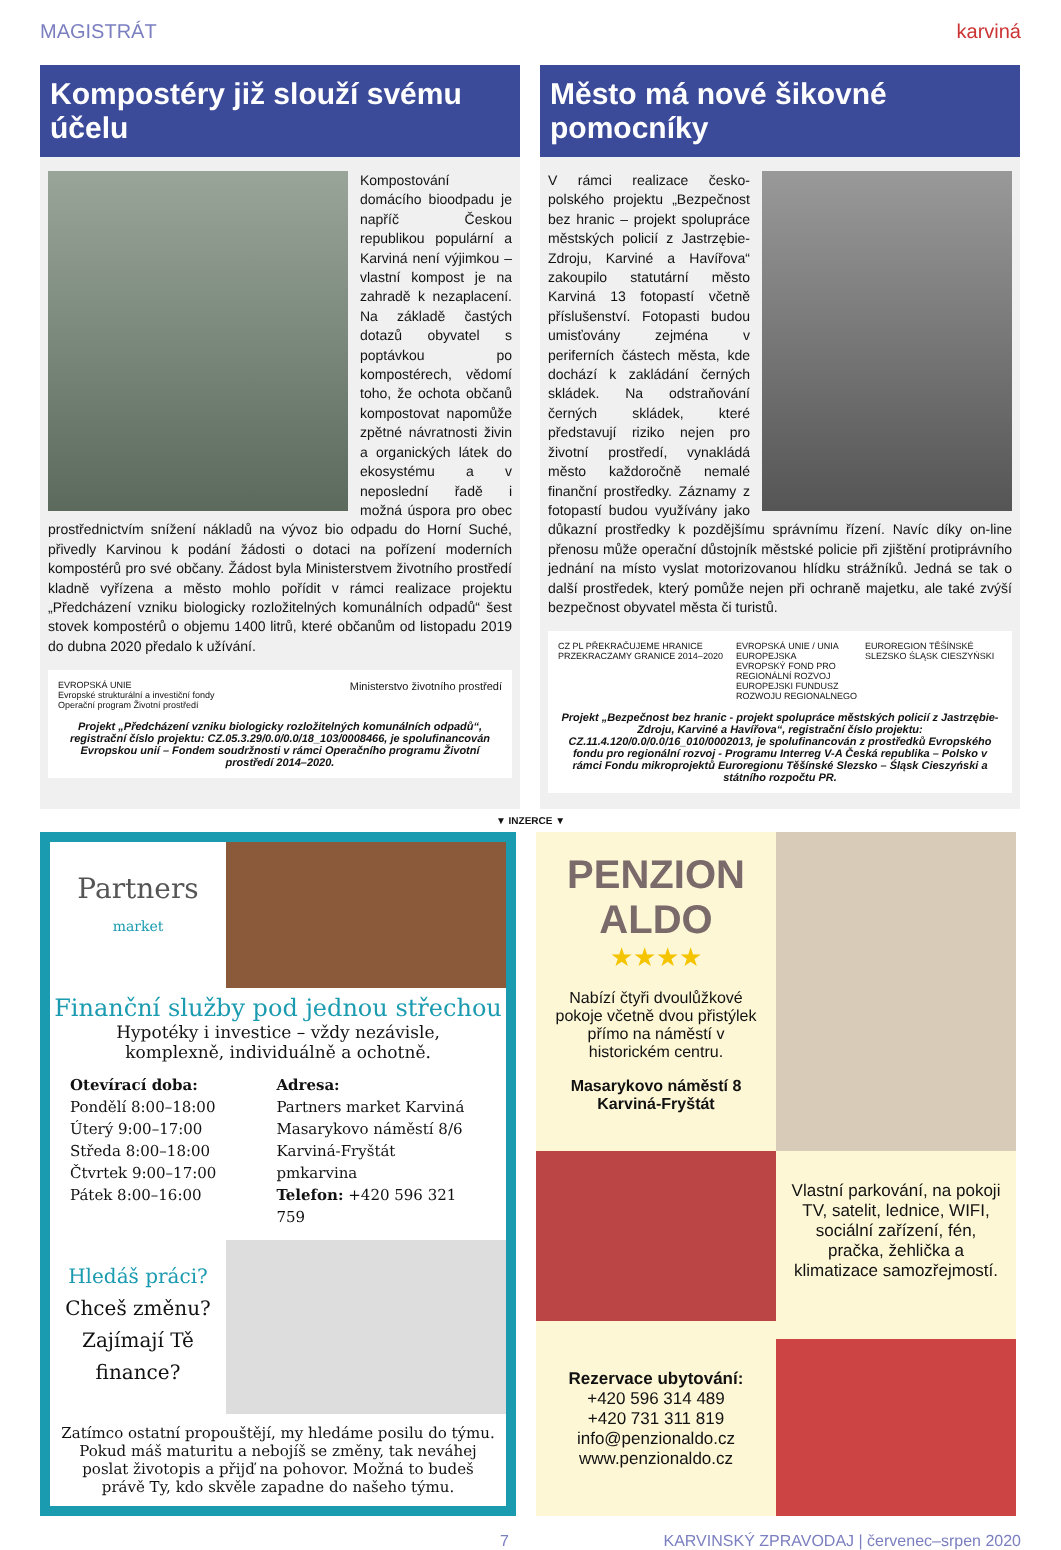MAGISTRÁT karviná
Kompostéry již slouží svému účelu
Kompostování domácího bioodpadu je napříč Českou republikou populární a Karviná není výjimkou – vlastní kompost je na zahradě k nezaplacení. Na základě častých dotazů obyvatel s poptávkou po kompostérech, vědomí toho, že ochota občanů kompostovat napomůže zpětné návratnosti živin a organických látek do ekosystému a v neposlední řadě i možná úspora pro obec prostřednictvím snížení nákladů na vývoz bio odpadu do Horní Suché, přivedly Karvinou k podání žádosti o dotaci na pořízení moderních kompostérů pro své občany. Žádost byla Ministerstvem životního prostředí kladně vyřízena a město mohlo pořídit v rámci realizace projektu „Předcházení vzniku biologicky rozložitelných komunálních odpadů“ šest stovek kompostérů o objemu 1400 litrů, které občanům od listopadu 2019 do dubna 2020 předalo k užívání.
EVROPSKÁ UNIE
Evropské strukturální a investiční fondy
Operační program Životní prostředí Ministerstvo životního prostředí
Projekt „Předcházení vzniku biologicky rozložitelných komunálních odpadů“, registrační číslo projektu: CZ.05.3.29/0.0/0.0/18_103/0008466, je spolufinancován Evropskou unií – Fondem soudržnosti v rámci Operačního programu Životní prostředí 2014–2020.
Město má nové šikovné pomocníky
V rámci realizace česko-polského projektu „Bezpečnost bez hranic – projekt spolupráce městských policií z Jastrzębie-Zdroju, Karviné a Havířova“ zakoupilo statutární město Karviná 13 fotopastí včetně příslušenství. Fotopasti budou umisťovány zejména v periferních částech města, kde dochází k zakládání černých skládek. Na odstraňování černých skládek, které představují riziko nejen pro životní prostředí, vynakládá město každoročně nemalé finanční prostředky. Záznamy z fotopastí budou využívány jako důkazní prostředky k pozdějšímu správnímu řízení. Navíc díky on-line přenosu může operační důstojník městské policie při zjištění protiprávního jednání na místo vyslat motorizovanou hlídku strážníků. Jedná se tak o další prostředek, který pomůže nejen při ochraně majetku, ale také zvýší bezpečnost obyvatel města či turistů.
CZ PL PŘEKRAČUJEME HRANICE PRZEKRACZAMY GRANICE 2014–2020 EVROPSKÁ UNIE / UNIA EUROPEJSKA
EVROPSKÝ FOND PRO REGIONÁLNÍ ROZVOJ
EUROPEJSKI FUNDUSZ ROZWOJU REGIONALNEGO EUROREGION TĚŠÍNSKÉ SLEZSKO ŚLĄSK CIESZYŃSKI
Projekt „Bezpečnost bez hranic - projekt spolupráce městských policií z Jastrzębie-Zdroju, Karviné a Havířova“, registrační číslo projektu: CZ.11.4.120/0.0/0.0/16_010/0002013, je spolufinancován z prostředků Evropského fondu pro regionální rozvoj - Programu Interreg V-A Česká republika – Polsko v rámci Fondu mikroprojektů Euroregionu Těšínské Slezsko – Śląsk Cieszyński a státního rozpočtu PR.
▼ INZERCE ▼
Partners
market
Finanční služby pod jednou střechou
Hypotéky i investice – vždy nezávisle,
komplexně, individuálně a ochotně.
Otevírací doba:
Pondělí 8:00–18:00
Úterý 9:00–17:00
Středa 8:00–18:00
Čtvrtek 9:00–17:00
Pátek 8:00–16:00
Adresa:
Partners market Karviná
Masarykovo náměstí 8/6
Karviná-Fryštát
pmkarvina
Telefon: +420 596 321 759
Hledáš práci?
Chceš změnu?
Zajímají Tě
finance?
Zatímco ostatní propouštějí, my hledáme posilu do týmu. Pokud máš maturitu a nebojíš se změny, tak neváhej poslat životopis a přijď na pohovor. Možná to budeš právě Ty, kdo skvěle zapadne do našeho týmu.
PENZION
ALDO
★★★★
Nabízí čtyři dvoulůžkové pokoje včetně dvou přistýlek přímo na náměstí v historickém centru.
Masarykovo náměstí 8
Karviná-Fryštát
Vlastní parkování, na pokoji TV, satelit, lednice, WIFI, sociální zařízení, fén, pračka, žehlička a klimatizace samozřejmostí.
Rezervace ubytování:
+420 596 314 489
+420 731 311 819
info@penzionaldo.cz
www.penzionaldo.cz
7 KARVINSKÝ ZPRAVODAJ | červenec–srpen 2020